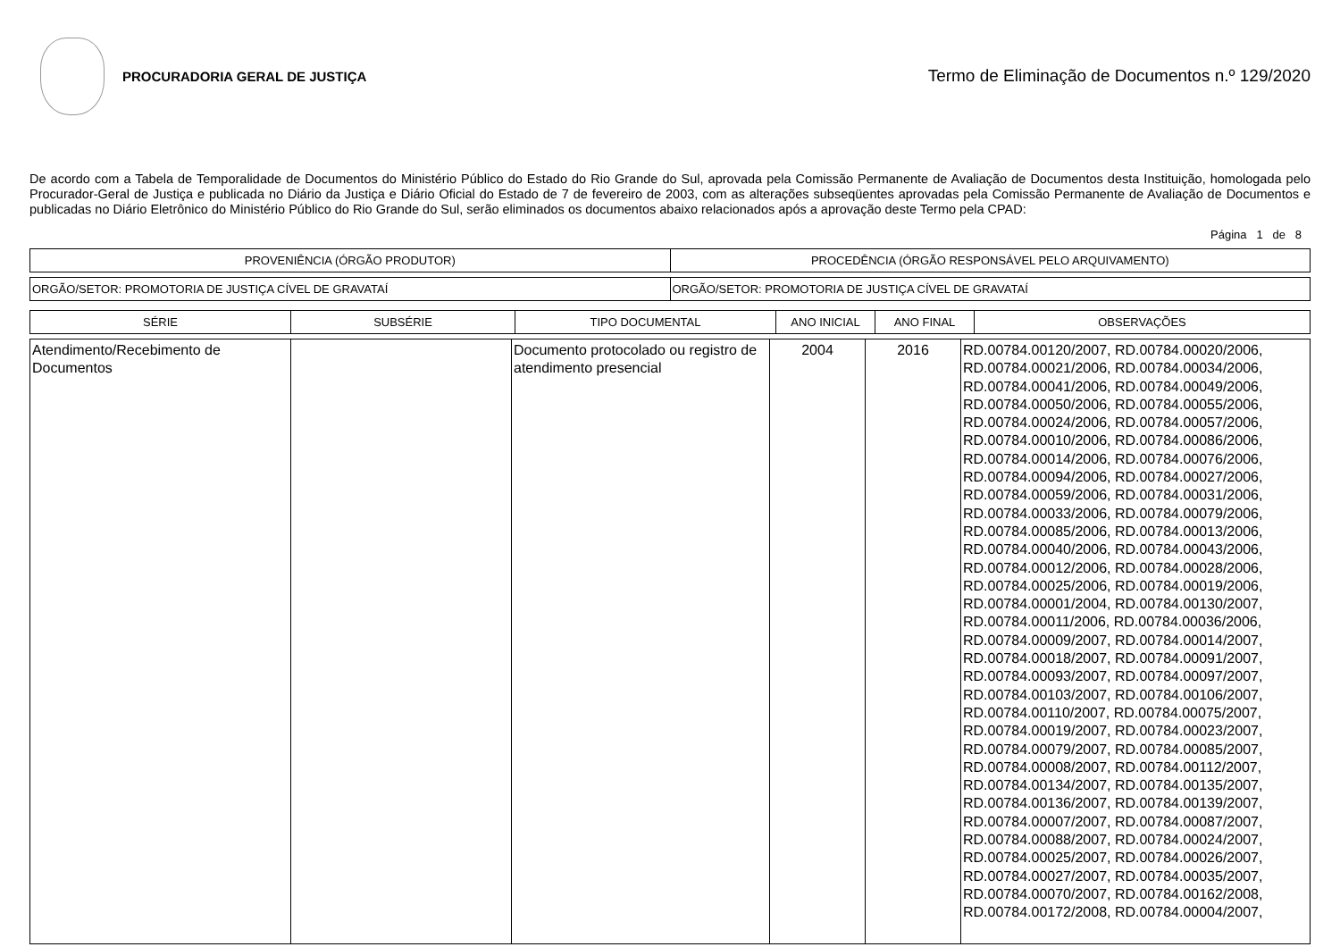PROCURADORIA GERAL DE JUSTIÇA
Termo de Eliminação de Documentos n.º 129/2020
De acordo com a Tabela de Temporalidade de Documentos do Ministério Público do Estado do Rio Grande do Sul, aprovada pela Comissão Permanente de Avaliação de Documentos desta Instituição, homologada pelo Procurador-Geral de Justiça e publicada no Diário da Justiça e Diário Oficial do Estado de 7 de fevereiro de 2003, com as alterações subseqüentes aprovadas pela Comissão Permanente de Avaliação de Documentos e publicadas no Diário Eletrônico do Ministério Público do Rio Grande do Sul, serão eliminados os documentos abaixo relacionados após a aprovação deste Termo pela CPAD:
Página 1 de 8
| PROVENIÊNCIA (ÓRGÃO PRODUTOR) | PROCEDÊNCIA (ÓRGÃO RESPONSÁVEL PELO ARQUIVAMENTO) |
| --- | --- |
| ORGÃO/SETOR: PROMOTORIA DE JUSTIÇA CÍVEL DE GRAVATAÍ | ORGÃO/SETOR: PROMOTORIA DE JUSTIÇA CÍVEL DE GRAVATAÍ |
| SÉRIE | SUBSÉRIE | TIPO DOCUMENTAL | ANO INICIAL | ANO FINAL | OBSERVAÇÕES |
| --- | --- | --- | --- | --- | --- |
| Atendimento/Recebimento de Documentos | | Documento protocolado ou registro de atendimento presencial | 2004 | 2016 | RD.00784.00120/2007, RD.00784.00020/2006, RD.00784.00021/2006, RD.00784.00034/2006, RD.00784.00041/2006, RD.00784.00049/2006, RD.00784.00050/2006, RD.00784.00055/2006, RD.00784.00024/2006, RD.00784.00057/2006, RD.00784.00010/2006, RD.00784.00086/2006, RD.00784.00014/2006, RD.00784.00076/2006, RD.00784.00094/2006, RD.00784.00027/2006, RD.00784.00059/2006, RD.00784.00031/2006, RD.00784.00033/2006, RD.00784.00079/2006, RD.00784.00085/2006, RD.00784.00013/2006, RD.00784.00040/2006, RD.00784.00043/2006, RD.00784.00012/2006, RD.00784.00028/2006, RD.00784.00025/2006, RD.00784.00019/2006, RD.00784.00001/2004, RD.00784.00130/2007, RD.00784.00011/2006, RD.00784.00036/2006, RD.00784.00009/2007, RD.00784.00014/2007, RD.00784.00018/2007, RD.00784.00091/2007, RD.00784.00093/2007, RD.00784.00097/2007, RD.00784.00103/2007, RD.00784.00106/2007, RD.00784.00110/2007, RD.00784.00075/2007, RD.00784.00019/2007, RD.00784.00023/2007, RD.00784.00079/2007, RD.00784.00085/2007, RD.00784.00008/2007, RD.00784.00112/2007, RD.00784.00134/2007, RD.00784.00135/2007, RD.00784.00136/2007, RD.00784.00139/2007, RD.00784.00007/2007, RD.00784.00087/2007, RD.00784.00088/2007, RD.00784.00024/2007, RD.00784.00025/2007, RD.00784.00026/2007, RD.00784.00027/2007, RD.00784.00035/2007, RD.00784.00070/2007, RD.00784.00162/2008, RD.00784.00172/2008, RD.00784.00004/2007, |